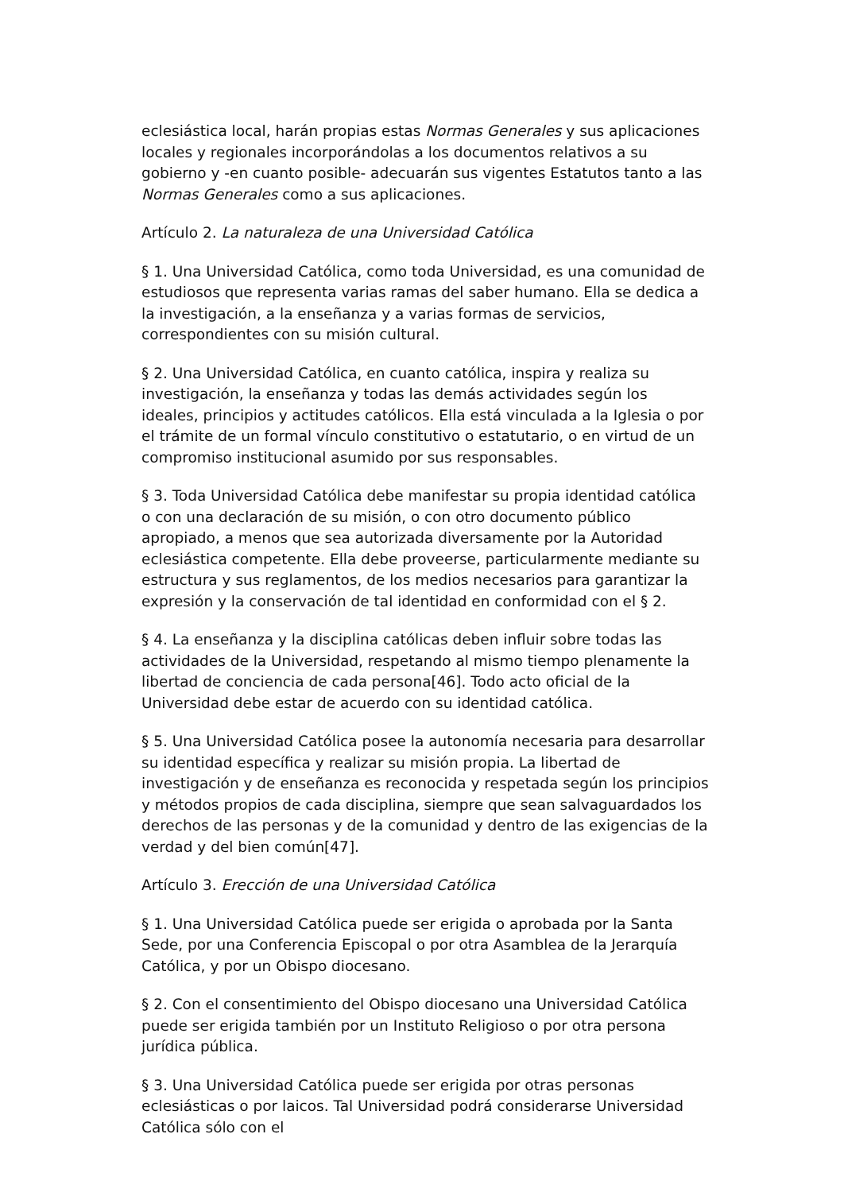eclesiástica local, harán propias estas Normas Generales y sus aplicaciones locales y regionales incorporándolas a los documentos relativos a su gobierno y -en cuanto posible- adecuarán sus vigentes Estatutos tanto a las Normas Generales como a sus aplicaciones.
Artículo 2. La naturaleza de una Universidad Católica
§ 1. Una Universidad Católica, como toda Universidad, es una comunidad de estudiosos que representa varias ramas del saber humano. Ella se dedica a la investigación, a la enseñanza y a varias formas de servicios, correspondientes con su misión cultural.
§ 2. Una Universidad Católica, en cuanto católica, inspira y realiza su investigación, la enseñanza y todas las demás actividades según los ideales, principios y actitudes católicos. Ella está vinculada a la Iglesia o por el trámite de un formal vínculo constitutivo o estatutario, o en virtud de un compromiso institucional asumido por sus responsables.
§ 3. Toda Universidad Católica debe manifestar su propia identidad católica o con una declaración de su misión, o con otro documento público apropiado, a menos que sea autorizada diversamente por la Autoridad eclesiástica competente. Ella debe proveerse, particularmente mediante su estructura y sus reglamentos, de los medios necesarios para garantizar la expresión y la conservación de tal identidad en conformidad con el § 2.
§ 4. La enseñanza y la disciplina católicas deben influir sobre todas las actividades de la Universidad, respetando al mismo tiempo plenamente la libertad de conciencia de cada persona[46]. Todo acto oficial de la Universidad debe estar de acuerdo con su identidad católica.
§ 5. Una Universidad Católica posee la autonomía necesaria para desarrollar su identidad específica y realizar su misión propia. La libertad de investigación y de enseñanza es reconocida y respetada según los principios y métodos propios de cada disciplina, siempre que sean salvaguardados los derechos de las personas y de la comunidad y dentro de las exigencias de la verdad y del bien común[47].
Artículo 3. Erección de una Universidad Católica
§ 1. Una Universidad Católica puede ser erigida o aprobada por la Santa Sede, por una Conferencia Episcopal o por otra Asamblea de la Jerarquía Católica, y por un Obispo diocesano.
§ 2. Con el consentimiento del Obispo diocesano una Universidad Católica puede ser erigida también por un Instituto Religioso o por otra persona jurídica pública.
§ 3. Una Universidad Católica puede ser erigida por otras personas eclesiásticas o por laicos. Tal Universidad podrá considerarse Universidad Católica sólo con el